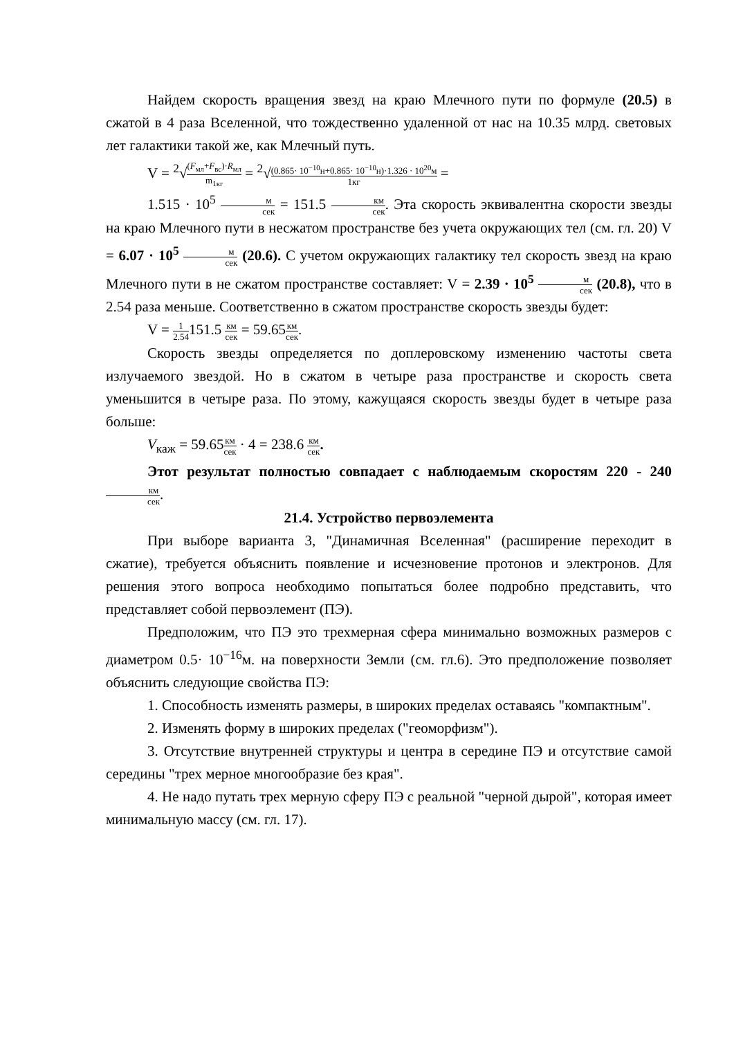Найдем скорость вращения звезд на краю Млечного пути по формуле (20.5) в сжатой в 4 раза Вселенной, что тождественно удаленной от нас на 10.35 млрд. световых лет галактики такой же, как Млечный путь.
V = <sup>2</sup>√(F<sub>мл</sub>+F<sub>вс</sub>)·R<sub>мл</sub> m<sub>1кг</sub> = <sup>2</sup>√(0.865· 10<sup>−10</sup>н+0.865· 10<sup>−10</sup>н)·1.326 · 10<sup>20</sup>м 1кг =
1.515 · 10<sup>5</sup> м сек = 151.5 км сек. Эта скорость эквивалентна скорости звезды на краю Млечного пути в несжатом пространстве без учета окружающих тел (см. гл. 20) V = 6.07 · 10<sup>5</sup> м сек (20.6). С учетом окружающих галактику тел скорость звезд на краю Млечного пути в не сжатом пространстве составляет: V = 2.39 · 10<sup>5</sup> м сек (20.8), что в 2.54 раза меньше. Соответственно в сжатом пространстве скорость звезды будет:
V = 1 2.54151.5 км сек = 59.65км сек.
Скорость звезды определяется по доплеровскому изменению частоты света излучаемого звездой. Но в сжатом в четыре раза пространстве и скорость света уменьшится в четыре раза. По этому, кажущаяся скорость звезды будет в четыре раза больше:
V<sub>каж</sub> = 59.65км сек · 4 = 238.6 км сек.
Этот результат полностью совпадает с наблюдаемым скоростям 220 - 240 км сек.
21.4. Устройство первоэлемента
При выборе варианта 3, "Динамичная Вселенная" (расширение переходит в сжатие), требуется объяснить появление и исчезновение протонов и электронов. Для решения этого вопроса необходимо попытаться более подробно представить, что представляет собой первоэлемент (ПЭ).
Предположим, что ПЭ это трехмерная сфера минимально возможных размеров с диаметром 0.5· 10<sup>−16</sup>м. на поверхности Земли (см. гл.6). Это предположение позволяет объяснить следующие свойства ПЭ:
1. Способность изменять размеры, в широких пределах оставаясь "компактным".
2. Изменять форму в широких пределах ("геоморфизм").
3. Отсутствие внутренней структуры и центра в середине ПЭ и отсутствие самой середины "трех мерное многообразие без края".
4. Не надо путать трех мерную сферу ПЭ с реальной "черной дырой", которая имеет минимальную массу (см. гл. 17).